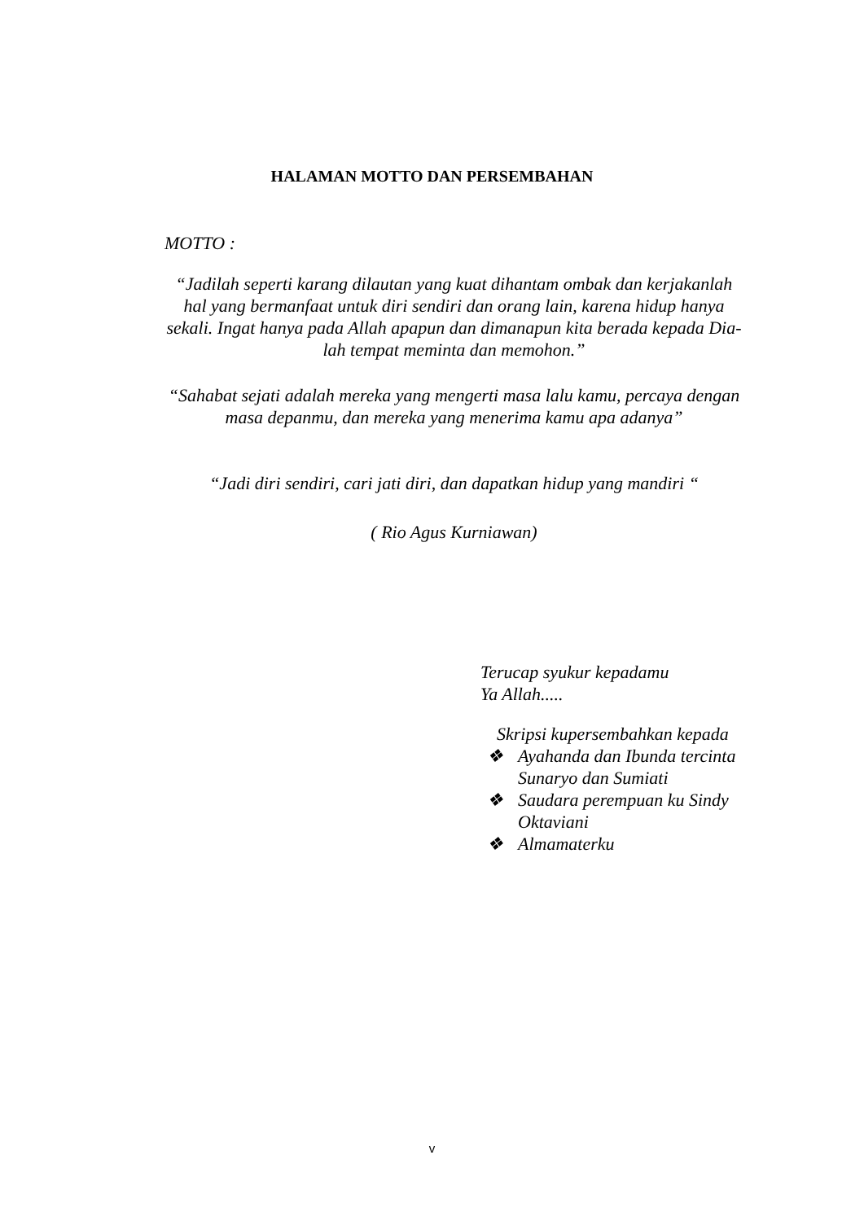HALAMAN MOTTO DAN PERSEMBAHAN
MOTTO :
“Jadilah seperti karang dilautan yang kuat dihantam ombak dan kerjakanlah hal yang bermanfaat untuk diri sendiri dan orang lain, karena hidup hanya sekali. Ingat hanya pada Allah apapun dan dimanapun kita berada kepada Dia-lah tempat meminta dan memohon.”
“Sahabat sejati adalah mereka yang mengerti masa lalu kamu, percaya dengan masa depanmu, dan mereka yang menerima kamu apa adanya”
“Jadi diri sendiri, cari jati diri, dan dapatkan hidup yang mandiri “
( Rio Agus Kurniawan)
Terucap syukur kepadamu
Ya Allah.....
Skripsi kupersembahkan kepada
❖ Ayahanda dan Ibunda tercinta
Sunaryo dan Sumiati
❖ Saudara perempuan ku Sindy
Oktaviani
❖ Almamaterku
v